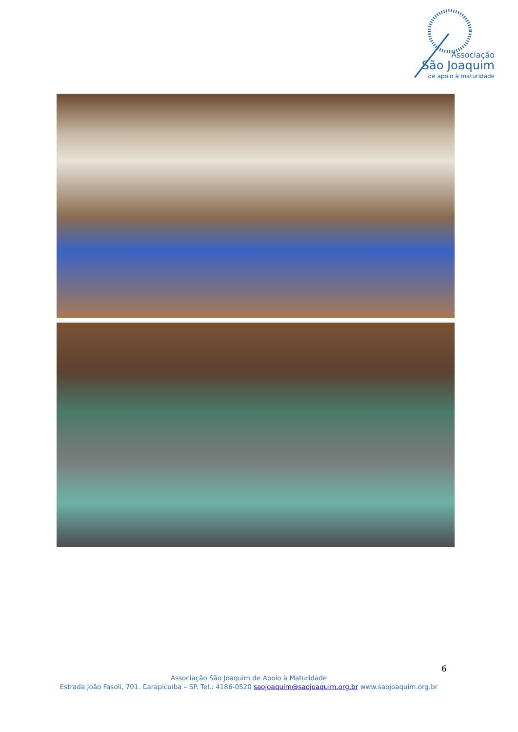Associação
São Joaquim
de apoio à maturidade
6
Associação São Joaquim de Apoio à Maturidade
Estrada João Fasoli, 701. Carapicuíba – SP. Tel.: 4186-0520 saojoaquim@saojoaquim.org.br www.saojoaquim.org.br